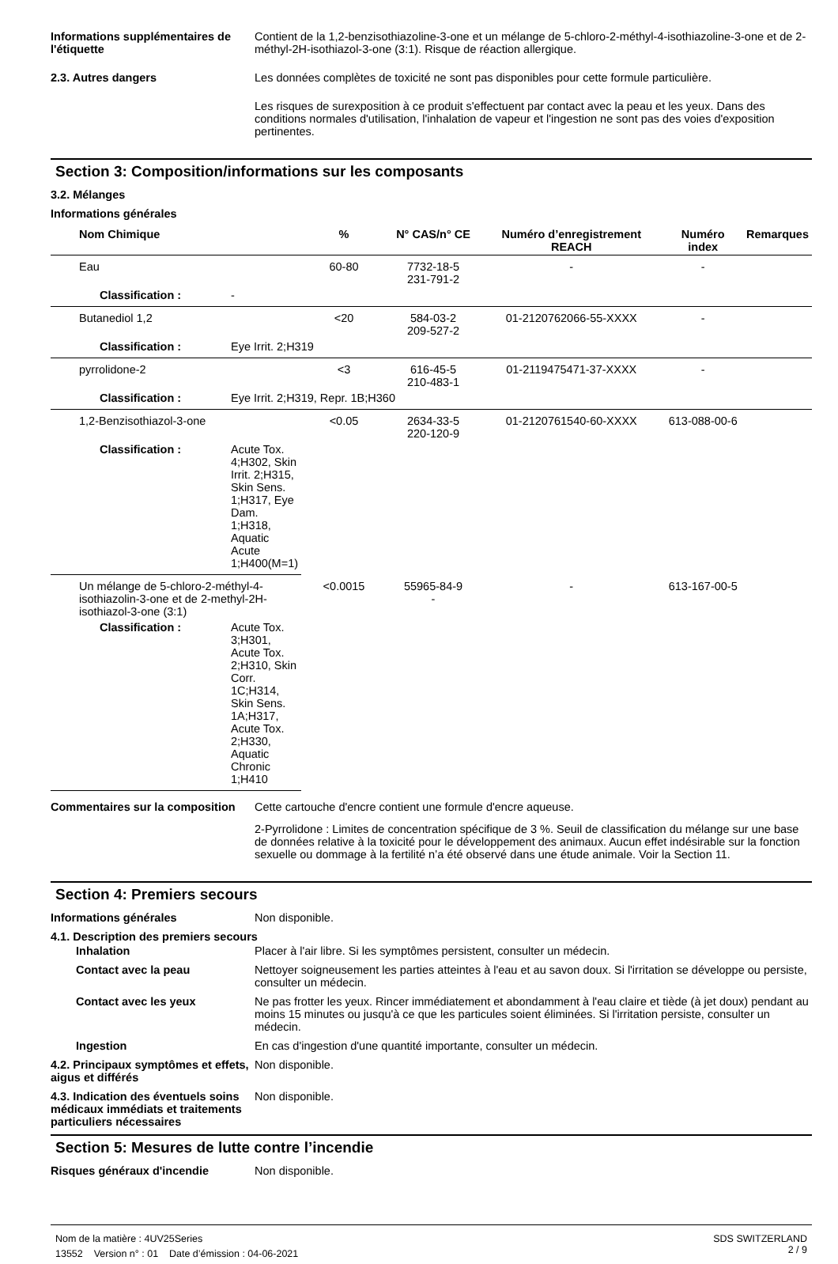Informations supplémentaires de l'étiquette
Contient de la 1,2-benzisothiazoline-3-one et un mélange de 5-chloro-2-méthyl-4-isothiazoline-3-one et de 2-méthyl-2H-isothiazol-3-one (3:1). Risque de réaction allergique.
2.3. Autres dangers Les données complètes de toxicité ne sont pas disponibles pour cette formule particulière.
Les risques de surexposition à ce produit s'effectuent par contact avec la peau et les yeux. Dans des conditions normales d'utilisation, l'inhalation de vapeur et l'ingestion ne sont pas des voies d'exposition pertinentes.
Section 3: Composition/informations sur les composants
3.2. Mélanges
Informations générales
| Nom Chimique | % | N° CAS/n° CE | Numéro d’enregistrement REACH | Numéro index | Remarques |
| --- | --- | --- | --- | --- | --- |
| Eau | 60-80 | 7732-18-5 231-791-2 | - | - | |
| Classification : - | | | | | |
| Butanediol 1,2 | <20 | 584-03-2 209-527-2 | 01-2120762066-55-XXXX | - | |
| Classification : Eye Irrit. 2;H319 | | | | | |
| pyrrolidone-2 | <3 | 616-45-5 210-483-1 | 01-2119475471-37-XXXX | - | |
| Classification : Eye Irrit. 2;H319, Repr. 1B;H360 | | | | | |
| 1,2-Benzisothiazol-3-one | <0.05 | 2634-33-5 220-120-9 | 01-2120761540-60-XXXX | 613-088-00-6 | |
| Classification : Acute Tox. 4;H302, Skin Irrit. 2;H315, Skin Sens. 1;H317, Eye Dam. 1;H318, Aquatic Acute 1;H400(M=1) | | | | | |
| Un mélange de 5-chloro-2-méthyl-4-isothiazolin-3-one et de 2-methyl-2H-isothiazol-3-one (3:1) | <0.0015 | 55965-84-9 - | - | 613-167-00-5 | |
| Classification : Acute Tox. 3;H301, Acute Tox. 2;H310, Skin Corr. 1C;H314, Skin Sens. 1A;H317, Acute Tox. 2;H330, Aquatic Chronic 1;H410 | | | | | |
Commentaires sur la composition
Cette cartouche d'encre contient une formule d'encre aqueuse.
2-Pyrrolidone : Limites de concentration spécifique de 3 %. Seuil de classification du mélange sur une base de données relative à la toxicité pour le développement des animaux. Aucun effet indésirable sur la fonction sexuelle ou dommage à la fertilité n’a été observé dans une étude animale. Voir la Section 11.
Section 4: Premiers secours
Informations générales Non disponible.
4.1. Description des premiers secours
Inhalation Placer à l'air libre. Si les symptômes persistent, consulter un médecin.
Contact avec la peau Nettoyer soigneusement les parties atteintes à l'eau et au savon doux. Si l'irritation se développe ou persiste, consulter un médecin.
Contact avec les yeux Ne pas frotter les yeux. Rincer immédiatement et abondamment à l'eau claire et tiède (à jet doux) pendant au moins 15 minutes ou jusqu'à ce que les particules soient éliminées. Si l'irritation persiste, consulter un médecin.
Ingestion En cas d'ingestion d'une quantité importante, consulter un médecin.
4.2. Principaux symptômes et effets, aigus et différés
Non disponible.
4.3. Indication des éventuels soins médicaux immédiats et traitements particuliers nécessaires
Non disponible.
Section 5: Mesures de lutte contre l’incendie
Risques généraux d'incendie Non disponible.
Nom de la matière : 4UV25Series
13552 Version n° : 01 Date d’émission : 04-06-2021
SDS SWITZERLAND
2 / 9